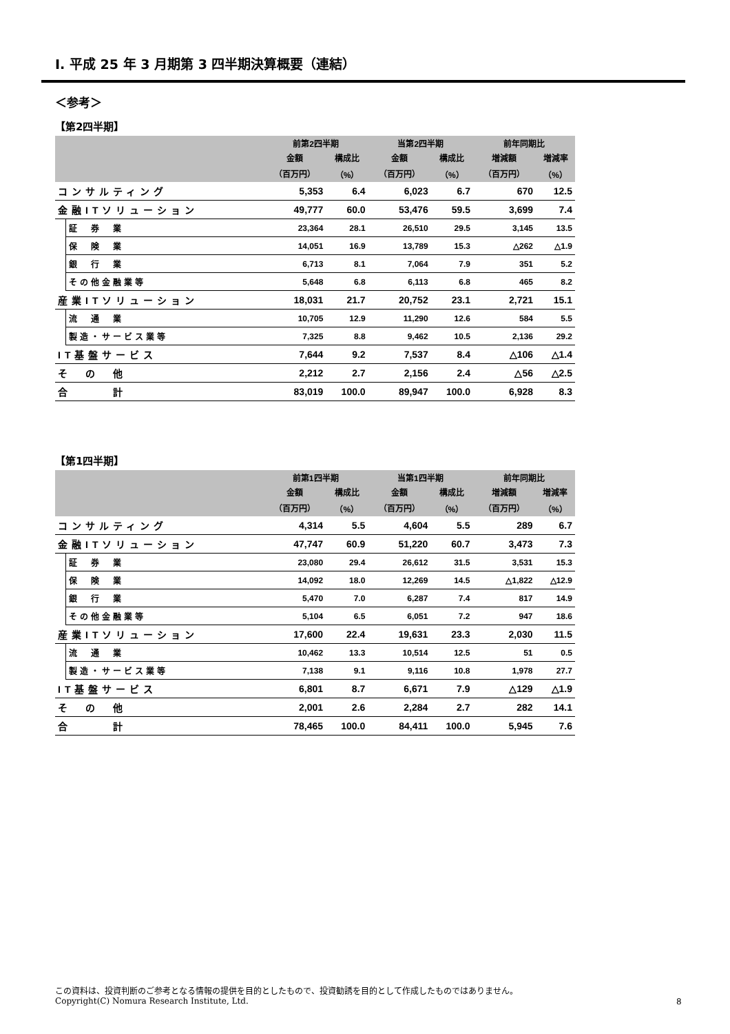Ⅰ. 平成 25 年 3 月期第 3 四半期決算概要（連結）
＜参考＞
【第2四半期】
| | | 前第2四半期 | | 当第2四半期 | | 前年同期比 | |
| --- | --- | --- | --- | --- | --- | --- | --- |
| | | 金額 | 構成比 | 金額 | 構成比 | 増減額 | 増減率 |
| | | （百万円） | （%） | （百万円） | （%） | （百万円） | （%） |
| コンサルティング | | 5,353 | 6.4 | 6,023 | 6.7 | 670 | 12.5 |
| 金融ITソリューション | | 49,777 | 60.0 | 53,476 | 59.5 | 3,699 | 7.4 |
| | 証 券 業 | 23,364 | 28.1 | 26,510 | 29.5 | 3,145 | 13.5 |
| | 保 険 業 | 14,051 | 16.9 | 13,789 | 15.3 | △262 | △1.9 |
| | 銀 行 業 | 6,713 | 8.1 | 7,064 | 7.9 | 351 | 5.2 |
| | その他金融業等 | 5,648 | 6.8 | 6,113 | 6.8 | 465 | 8.2 |
| 産業ITソリューション | | 18,031 | 21.7 | 20,752 | 23.1 | 2,721 | 15.1 |
| | 流 通 業 | 10,705 | 12.9 | 11,290 | 12.6 | 584 | 5.5 |
| | 製造・サービス業等 | 7,325 | 8.8 | 9,462 | 10.5 | 2,136 | 29.2 |
| IT基盤サービス | | 7,644 | 9.2 | 7,537 | 8.4 | △106 | △1.4 |
| そ の 他 | | 2,212 | 2.7 | 2,156 | 2.4 | △56 | △2.5 |
| 合 計 | | 83,019 | 100.0 | 89,947 | 100.0 | 6,928 | 8.3 |
【第1四半期】
| | | 前第1四半期 | | 当第1四半期 | | 前年同期比 | |
| --- | --- | --- | --- | --- | --- | --- | --- |
| | | 金額 | 構成比 | 金額 | 構成比 | 増減額 | 増減率 |
| | | （百万円） | （%） | （百万円） | （%） | （百万円） | （%） |
| コンサルティング | | 4,314 | 5.5 | 4,604 | 5.5 | 289 | 6.7 |
| 金融ITソリューション | | 47,747 | 60.9 | 51,220 | 60.7 | 3,473 | 7.3 |
| | 証 券 業 | 23,080 | 29.4 | 26,612 | 31.5 | 3,531 | 15.3 |
| | 保 険 業 | 14,092 | 18.0 | 12,269 | 14.5 | △1,822 | △12.9 |
| | 銀 行 業 | 5,470 | 7.0 | 6,287 | 7.4 | 817 | 14.9 |
| | その他金融業等 | 5,104 | 6.5 | 6,051 | 7.2 | 947 | 18.6 |
| 産業ITソリューション | | 17,600 | 22.4 | 19,631 | 23.3 | 2,030 | 11.5 |
| | 流 通 業 | 10,462 | 13.3 | 10,514 | 12.5 | 51 | 0.5 |
| | 製造・サービス業等 | 7,138 | 9.1 | 9,116 | 10.8 | 1,978 | 27.7 |
| IT基盤サービス | | 6,801 | 8.7 | 6,671 | 7.9 | △129 | △1.9 |
| そ の 他 | | 2,001 | 2.6 | 2,284 | 2.7 | 282 | 14.1 |
| 合 計 | | 78,465 | 100.0 | 84,411 | 100.0 | 5,945 | 7.6 |
この資料は、投資判断のご参考となる情報の提供を目的としたもので、投資勧誘を目的として作成したものではありません。
Copyright(C) Nomura Research Institute, Ltd.
8